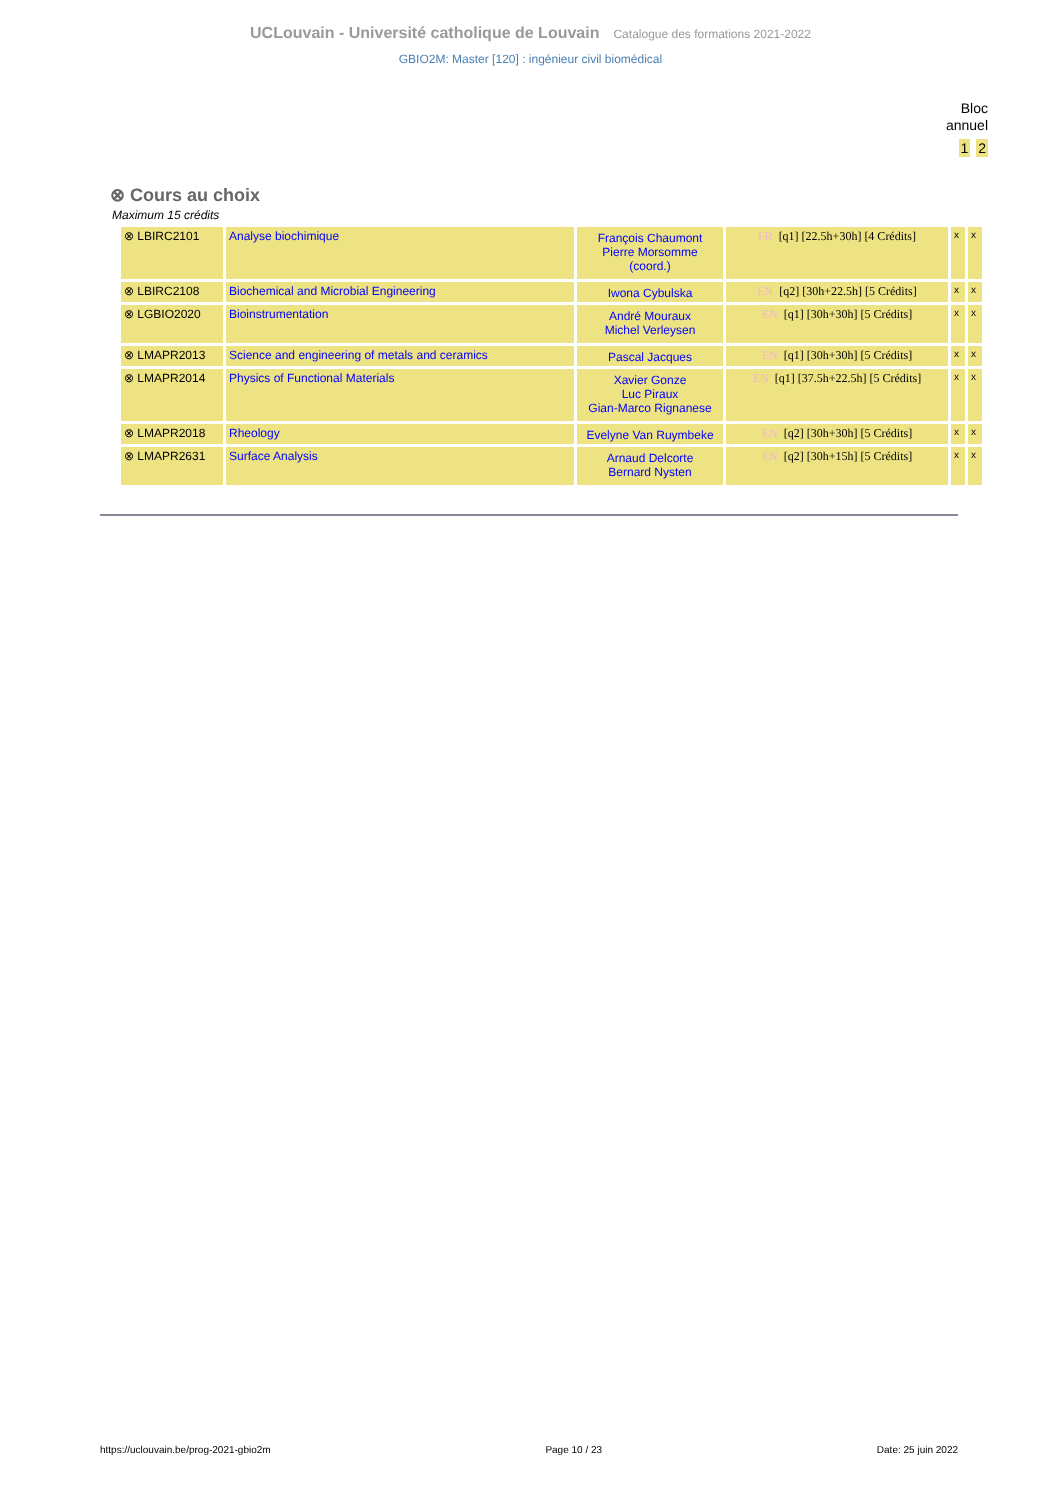UCLouvain - Université catholique de Louvain Catalogue des formations 2021-2022
GBIO2M: Master [120] : ingénieur civil biomédical
Bloc
annuel
1 2
⊗ Cours au choix
Maximum 15 crédits
| ⊗ LBIRC2101 | Analyse biochimique | François Chaumont Pierre Morsomme (coord.) | FR [q1] [22.5h+30h] [4 Crédits] | x | x |
| ⊗ LBIRC2108 | Biochemical and Microbial Engineering | Iwona Cybulska | EN [q2] [30h+22.5h] [5 Crédits] | x | x |
| ⊗ LGBIO2020 | Bioinstrumentation | André Mouraux Michel Verleysen | EN [q1] [30h+30h] [5 Crédits] | x | x |
| ⊗ LMAPR2013 | Science and engineering of metals and ceramics | Pascal Jacques | EN [q1] [30h+30h] [5 Crédits] | x | x |
| ⊗ LMAPR2014 | Physics of Functional Materials | Xavier Gonze Luc Piraux Gian-Marco Rignanese | EN [q1] [37.5h+22.5h] [5 Crédits] | x | x |
| ⊗ LMAPR2018 | Rheology | Evelyne Van Ruymbeke | EN [q2] [30h+30h] [5 Crédits] | x | x |
| ⊗ LMAPR2631 | Surface Analysis | Arnaud Delcorte Bernard Nysten | EN [q2] [30h+15h] [5 Crédits] | x | x |
https://uclouvain.be/prog-2021-gbio2m Page 10 / 23 Date: 25 juin 2022